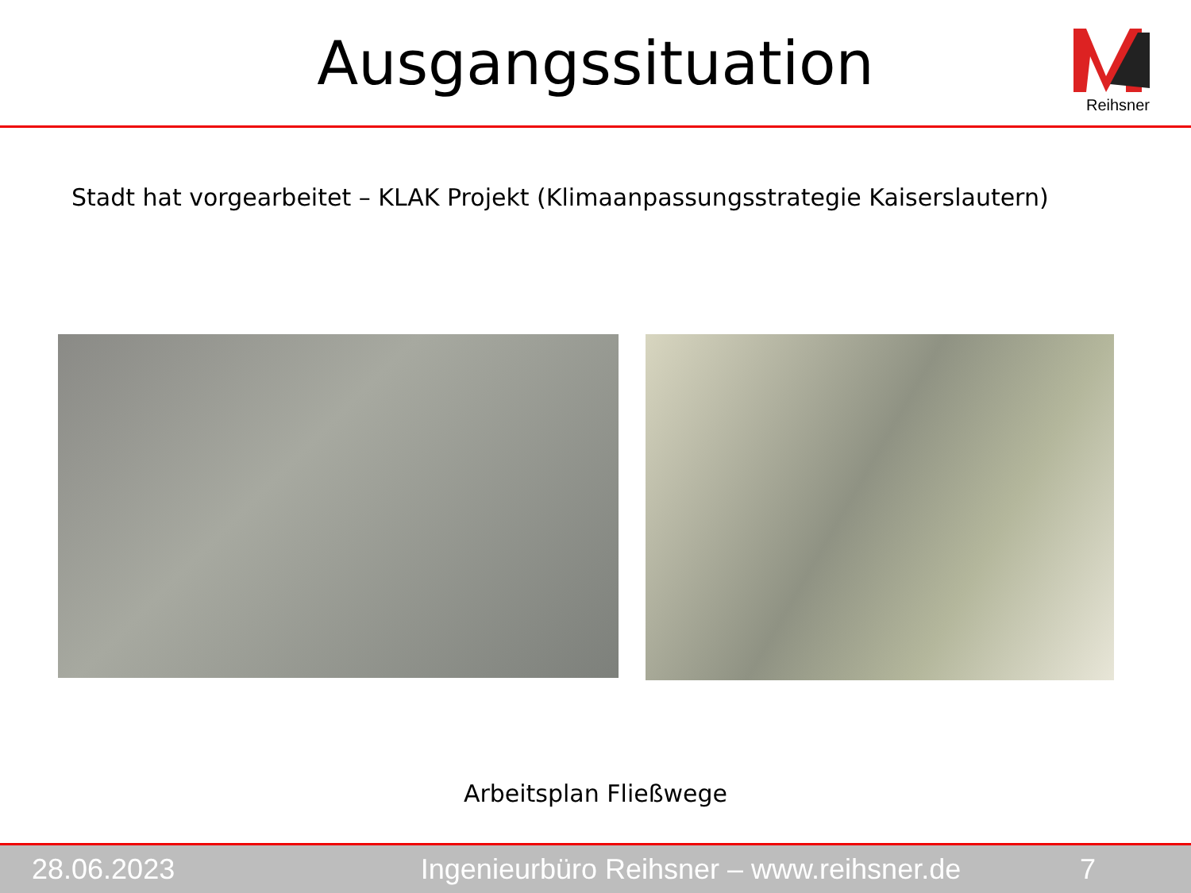Ausgangssituation
Reihsner
Stadt hat vorgearbeitet – KLAK Projekt (Klimaanpassungsstrategie Kaiserslautern)
Arbeitsplan Fließwege
28.06.2023 Ingenieurbüro Reihsner – www.reihsner.de 7